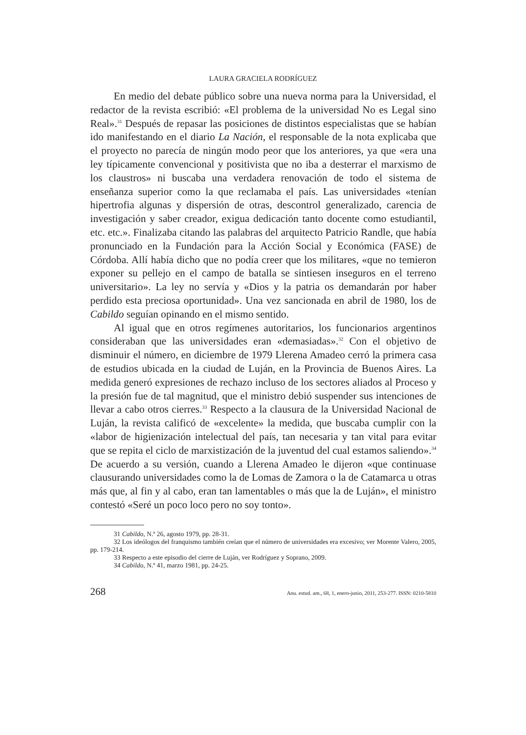LAURA GRACIELA RODRÍGUEZ
En medio del debate público sobre una nueva norma para la Universidad, el redactor de la revista escribió: «El problema de la universidad No es Legal sino Real».<sup>31</sup> Después de repasar las posiciones de distintos especialistas que se habían ido manifestando en el diario La Nación, el responsable de la nota explicaba que el proyecto no parecía de ningún modo peor que los anteriores, ya que «era una ley típicamente convencional y positivista que no iba a desterrar el marxismo de los claustros» ni buscaba una verdadera renovación de todo el sistema de enseñanza superior como la que reclamaba el país. Las universidades «tenían hipertrofia algunas y dispersión de otras, descontrol generalizado, carencia de investigación y saber creador, exigua dedicación tanto docente como estudiantil, etc. etc.». Finalizaba citando las palabras del arquitecto Patricio Randle, que había pronunciado en la Fundación para la Acción Social y Económica (FASE) de Córdoba. Allí había dicho que no podía creer que los militares, «que no temieron exponer su pellejo en el campo de batalla se sintiesen inseguros en el terreno universitario». La ley no servía y «Dios y la patria os demandarán por haber perdido esta preciosa oportunidad». Una vez sancionada en abril de 1980, los de Cabildo seguían opinando en el mismo sentido.
Al igual que en otros regímenes autoritarios, los funcionarios argentinos consideraban que las universidades eran «demasiadas».<sup>32</sup> Con el objetivo de disminuir el número, en diciembre de 1979 Llerena Amadeo cerró la primera casa de estudios ubicada en la ciudad de Luján, en la Provincia de Buenos Aires. La medida generó expresiones de rechazo incluso de los sectores aliados al Proceso y la presión fue de tal magnitud, que el ministro debió suspender sus intenciones de llevar a cabo otros cierres.<sup>33</sup> Respecto a la clausura de la Universidad Nacional de Luján, la revista calificó de «excelente» la medida, que buscaba cumplir con la «labor de higienización intelectual del país, tan necesaria y tan vital para evitar que se repita el ciclo de marxistización de la juventud del cual estamos saliendo».<sup>34</sup> De acuerdo a su versión, cuando a Llerena Amadeo le dijeron «que continuase clausurando universidades como la de Lomas de Zamora o la de Catamarca u otras más que, al fin y al cabo, eran tan lamentables o más que la de Luján», el ministro contestó «Seré un poco loco pero no soy tonto».
31 Cabildo, N.º 26, agosto 1979, pp. 28-31.
32 Los ideólogos del franquismo también creían que el número de universidades era excesivo; ver Morente Valero, 2005, pp. 179-214.
33 Respecto a este episodio del cierre de Luján, ver Rodríguez y Soprano, 2009.
34 Cabildo, N.º 41, marzo 1981, pp. 24-25.
268 Anu. estud. am., 68, 1, enero-junio, 2011, 253-277. ISSN: 0210-5810